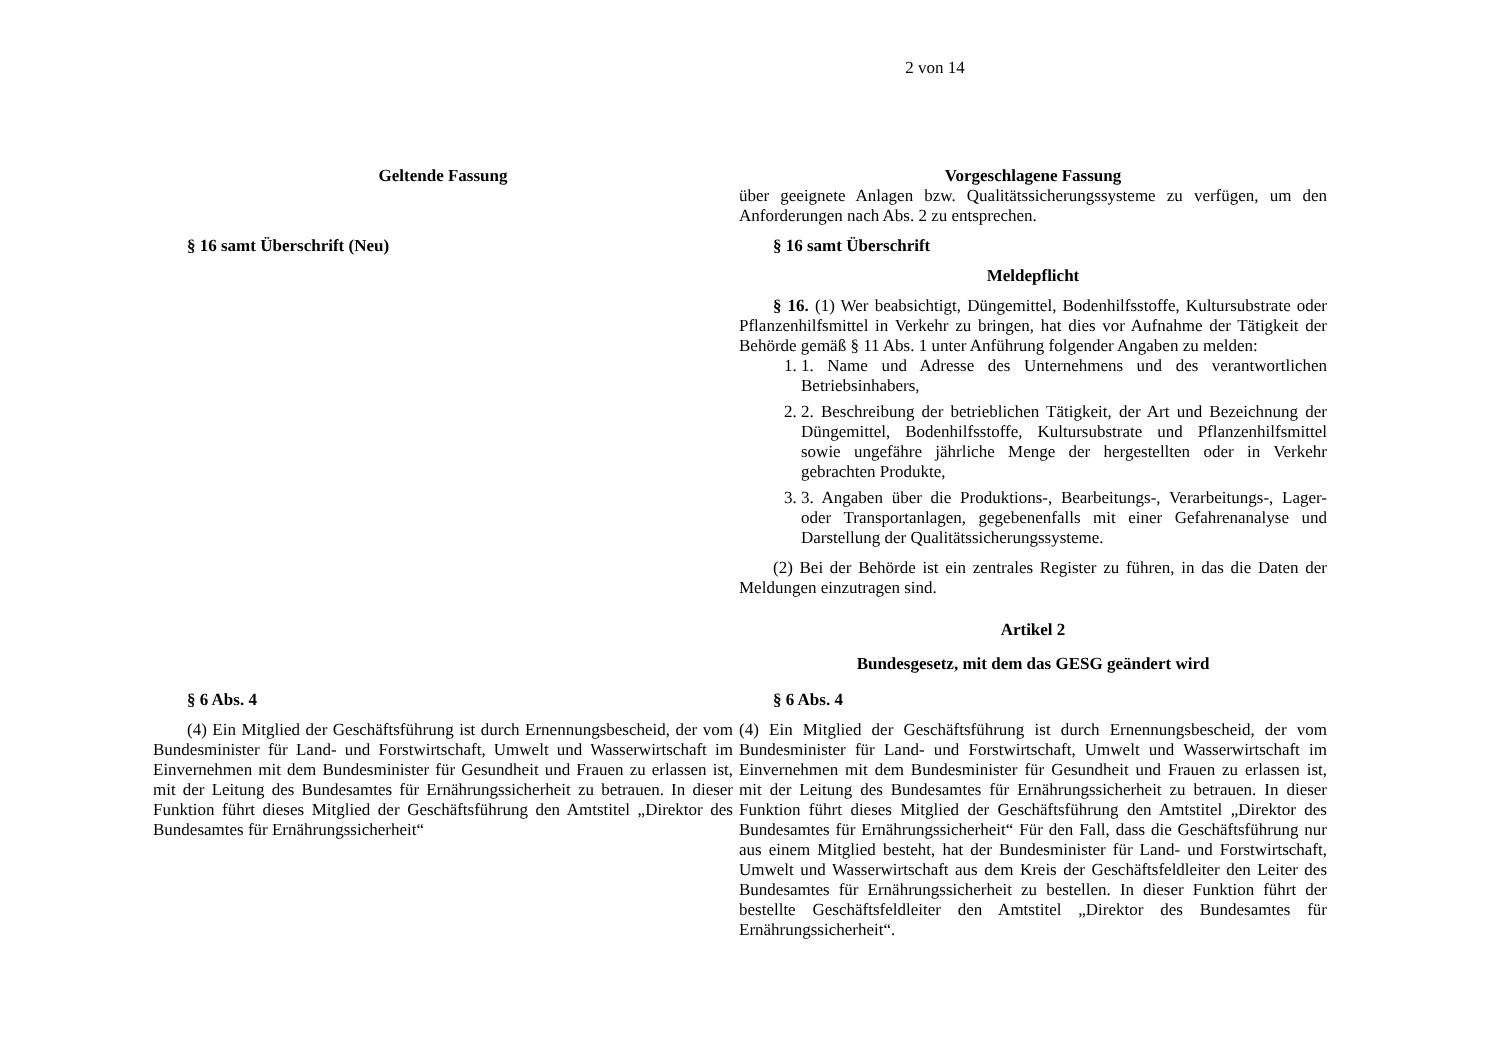2 von 14
| Geltende Fassung | Vorgeschlagene Fassung |
| --- | --- |
| | über geeignete Anlagen bzw. Qualitätssicherungssysteme zu verfügen, um den Anforderungen nach Abs. 2 zu entsprechen. |
| § 16 samt Überschrift (Neu) | § 16 samt Überschrift Meldepflicht § 16. (1) Wer beabsichtigt, Düngemittel, Bodenhilfsstoffe, Kultursubstrate oder Pflanzenhilfsmittel in Verkehr zu bringen, hat dies vor Aufnahme der Tätigkeit der Behörde gemäß § 11 Abs. 1 unter Anführung folgender Angaben zu melden: 1. 1. Name und Adresse des Unternehmens und des verantwortlichen Betriebsinhabers, 2. 2. Beschreibung der betrieblichen Tätigkeit, der Art und Bezeichnung der Düngemittel, Bodenhilfsstoffe, Kultursubstrate und Pflanzenhilfsmittel sowie ungefähre jährliche Menge der hergestellten oder in Verkehr gebrachten Produkte, 3. 3. Angaben über die Produktions-, Bearbeitungs-, Verarbeitungs-, Lager- oder Transportanlagen, gegebenenfalls mit einer Gefahrenanalyse und Darstellung der Qualitätssicherungssysteme. (2) Bei der Behörde ist ein zentrales Register zu führen, in das die Daten der Meldungen einzutragen sind. Artikel 2 Bundesgesetz, mit dem das GESG geändert wird |
| § 6 Abs. 4 (4) Ein Mitglied der Geschäftsführung ist durch Ernennungsbescheid, der vom Bundesminister für Land- und Forstwirtschaft, Umwelt und Wasserwirtschaft im Einvernehmen mit dem Bundesminister für Gesundheit und Frauen zu erlassen ist, mit der Leitung des Bundesamtes für Ernährungssicherheit zu betrauen. In dieser Funktion führt dieses Mitglied der Geschäftsführung den Amtstitel „Direktor des Bundesamtes für Ernährungssicherheit“ | § 6 Abs. 4 (4) Ein Mitglied der Geschäftsführung ist durch Ernennungsbescheid, der vom Bundesminister für Land- und Forstwirtschaft, Umwelt und Wasserwirtschaft im Einvernehmen mit dem Bundesminister für Gesundheit und Frauen zu erlassen ist, mit der Leitung des Bundesamtes für Ernährungssicherheit zu betrauen. In dieser Funktion führt dieses Mitglied der Geschäftsführung den Amtstitel „Direktor des Bundesamtes für Ernährungssicherheit“ Für den Fall, dass die Geschäftsführung nur aus einem Mitglied besteht, hat der Bundesminister für Land- und Forstwirtschaft, Umwelt und Wasserwirtschaft aus dem Kreis der Geschäftsfeldleiter den Leiter des Bundesamtes für Ernährungssicherheit zu bestellen. In dieser Funktion führt der bestellte Geschäftsfeldleiter den Amtstitel „Direktor des Bundesamtes für Ernährungssicherheit“. |